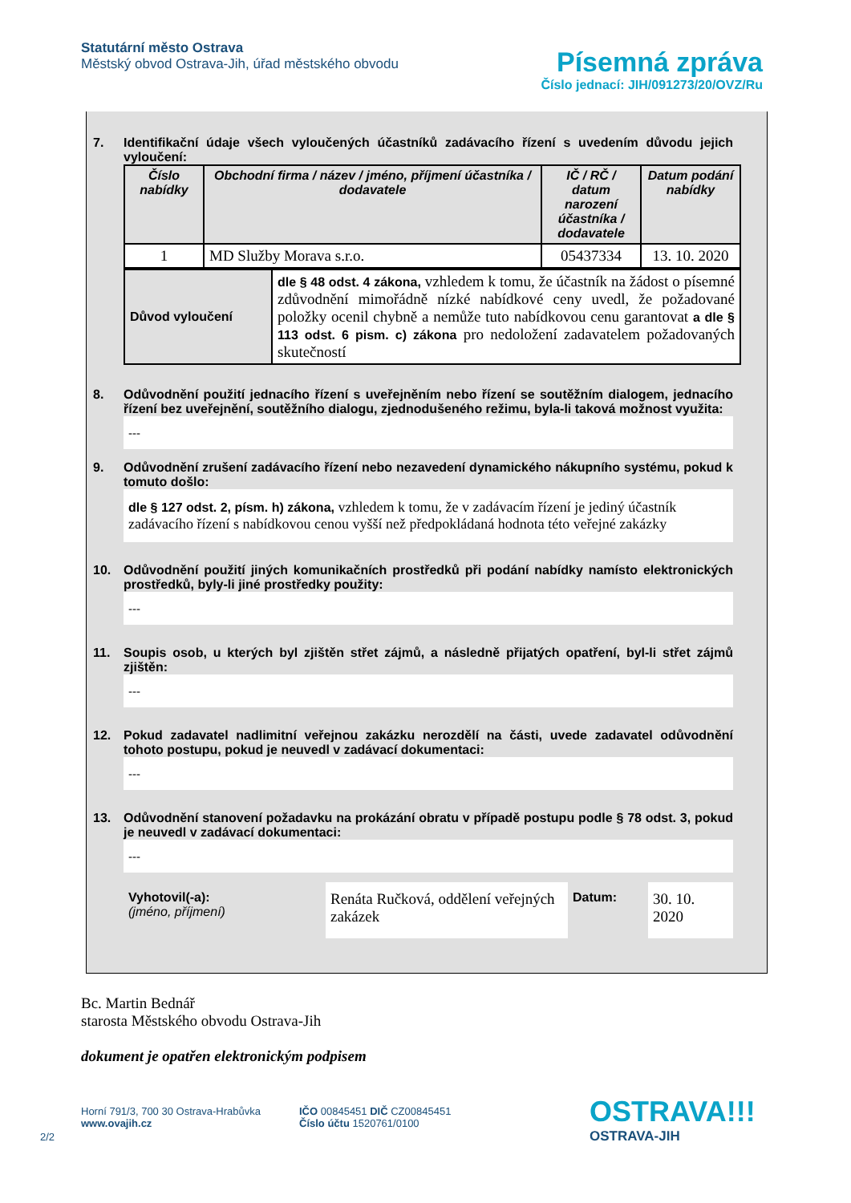Statutární město Ostrava
Městský obvod Ostrava-Jih, úřad městského obvodu
Písemná zpráva
Číslo jednací: JIH/091273/20/OVZ/Ru
7. Identifikační údaje všech vyloučených účastníků zadávacího řízení s uvedením důvodu jejich vyloučení:
| Číslo nabídky | Obchodní firma / název / jméno, příjmení účastníka / dodavatele | IČ / RČ / datum narození účastníka / dodavatele | Datum podání nabídky |
| --- | --- | --- | --- |
| 1 | MD Služby Morava s.r.o. | 05437334 | 13. 10. 2020 |
| Důvod vyloučení | dle § 48 odst. 4 zákona, vzhledem k tomu, že účastník na žádost o písemné zdůvodnění mimořádně nízké nabídkové ceny uvedl, že požadované položky ocenil chybně a nemůže tuto nabídkovou cenu garantovat a dle § 113 odst. 6 pism. c) zákona pro nedoložení zadavatelem požadovaných skutečností |
8. Odůvodnění použití jednacího řízení s uveřejněním nebo řízení se soutěžním dialogem, jednacího řízení bez uveřejnění, soutěžního dialogu, zjednodušeného režimu, byla-li taková možnost využita:
---
9. Odůvodnění zrušení zadávacího řízení nebo nezavedení dynamického nákupního systému, pokud k tomuto došlo:
dle § 127 odst. 2, písm. h) zákona, vzhledem k tomu, že v zadávacím řízení je jediný účastník zadávacího řízení s nabídkovou cenou vyšší než předpokládaná hodnota této veřejné zakázky
10. Odůvodnění použití jiných komunikačních prostředků při podání nabídky namísto elektronických prostředků, byly-li jiné prostředky použity:
---
11. Soupis osob, u kterých byl zjištěn střet zájmů, a následně přijatých opatření, byl-li střet zájmů zjištěn:
---
12. Pokud zadavatel nadlimitní veřejnou zakázku nerozdělí na části, uvede zadavatel odůvodnění tohoto postupu, pokud je neuvedl v zadávací dokumentaci:
---
13. Odůvodnění stanovení požadavku na prokázání obratu v případě postupu podle § 78 odst. 3, pokud je neuvedl v zadávací dokumentaci:
---
Vyhotovil(-a):
(jméno, příjmení)
Renáta Ručková, oddělení veřejných zakázek
Datum:
30. 10. 2020
Bc. Martin Bednář
starosta Městského obvodu Ostrava-Jih
dokument je opatřen elektronickým podpisem
2/2
Horní 791/3, 700 30 Ostrava-Hrabůvka
www.ovajih.cz
IČO 00845451 DIČ CZ00845451
Číslo účtu 1520761/0100
OSTRAVA!!!
OSTRAVA-JIH